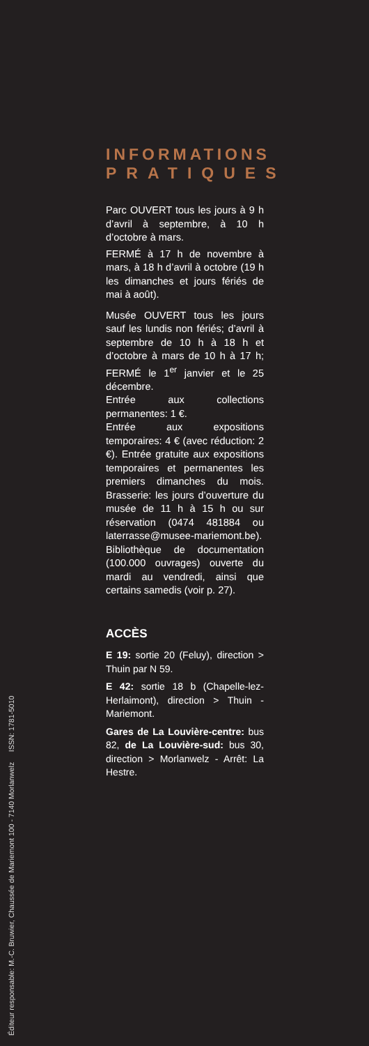INFORMATIONS
PRATIQUES
Parc OUVERT tous les jours à 9 h d’avril à septembre, à 10 h d’octobre à mars.
FERMÉ à 17 h de novembre à mars, à 18 h d’avril à octobre (19 h les dimanches et jours fériés de mai à août).
Musée OUVERT tous les jours sauf les lundis non fériés; d’avril à septembre de 10 h à 18 h et d’octobre à mars de 10 h à 17 h; FERMÉ le 1<sup>er</sup> janvier et le 25 décembre.
Entrée aux collections permanentes: 1 €.
Entrée aux expositions temporaires: 4 € (avec réduction: 2 €). Entrée gratuite aux expositions temporaires et permanentes les premiers dimanches du mois. Brasserie: les jours d’ouverture du musée de 11 h à 15 h ou sur réservation (0474 481884 ou laterrasse@musee-mariemont.be).
Bibliothèque de documentation (100.000 ouvrages) ouverte du mardi au vendredi, ainsi que certains samedis (voir p. 27).
ACCÈS
E 19: sortie 20 (Feluy), direction > Thuin par N 59.
E 42: sortie 18 b (Chapelle-lez-Herlaimont), direction > Thuin - Mariemont.
Gares de La Louvière-centre: bus 82, de La Louvière-sud: bus 30, direction > Morlanwelz - Arrêt: La Hestre.
Éditeur responsable: M.-C. Bruwier, Chaussée de Mariemont 100 - 7140 Morlanwelz ISSN: 1781-5010